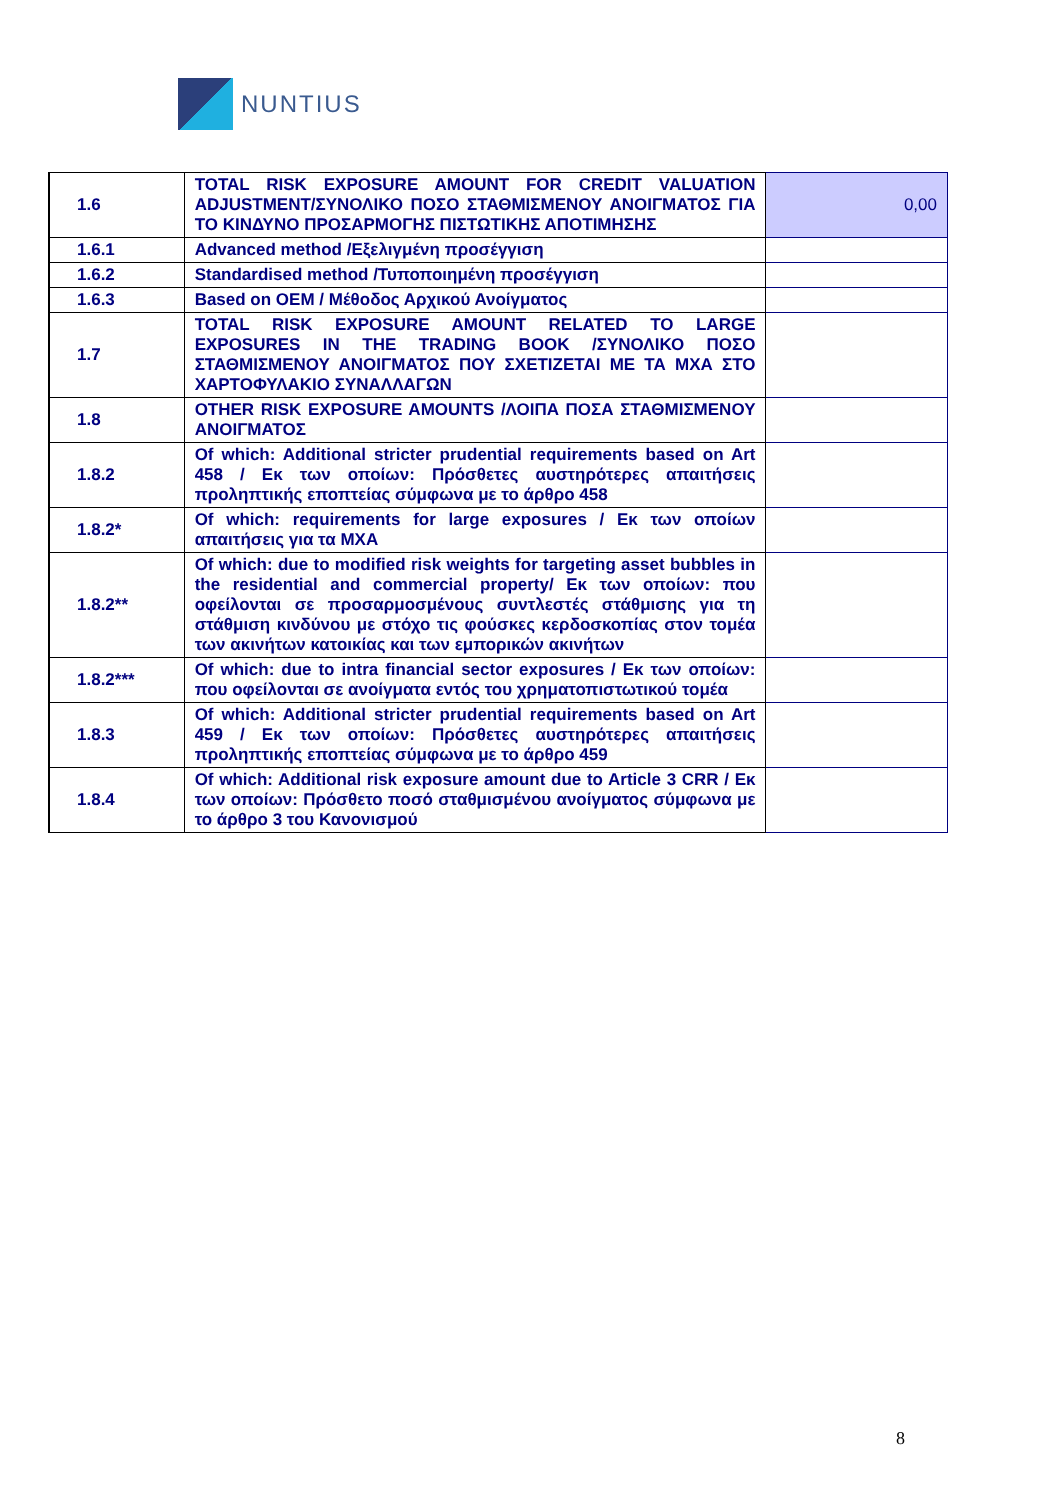NUNTIUS
| 1.6 | TOTAL RISK EXPOSURE AMOUNT FOR CREDIT VALUATION ADJUSTMENT/ΣΥΝΟΛΙΚΟ ΠΟΣΟ ΣΤΑΘΜΙΣΜΕΝΟΥ ΑΝΟΙΓΜΑΤΟΣ ΓΙΑ ΤΟ ΚΙΝΔΥΝΟ ΠΡΟΣΑΡΜΟΓΗΣ ΠΙΣΤΩΤΙΚΗΣ ΑΠΟΤΙΜΗΣΗΣ | 0,00 |
| 1.6.1 | Advanced method /Εξελιγμένη προσέγγιση | |
| 1.6.2 | Standardised method /Τυποποιημένη προσέγγιση | |
| 1.6.3 | Based on OEM / Μέθοδος Αρχικού Ανοίγματος | |
| 1.7 | TOTAL RISK EXPOSURE AMOUNT RELATED TO LARGE EXPOSURES IN THE TRADING BOOK /ΣΥΝΟΛΙΚΟ ΠΟΣΟ ΣΤΑΘΜΙΣΜΕΝΟΥ ΑΝΟΙΓΜΑΤΟΣ ΠΟΥ ΣΧΕΤΙΖΕΤΑΙ ΜΕ ΤΑ ΜΧΑ ΣΤΟ ΧΑΡΤΟΦΥΛΑΚΙΟ ΣΥΝΑΛΛΑΓΩΝ | |
| 1.8 | OTHER RISK EXPOSURE AMOUNTS /ΛΟΙΠΑ ΠΟΣΑ ΣΤΑΘΜΙΣΜΕΝΟΥ ΑΝΟΙΓΜΑΤΟΣ | |
| 1.8.2 | Of which: Additional stricter prudential requirements based on Art 458 / Εκ των οποίων: Πρόσθετες αυστηρότερες απαιτήσεις προληπτικής εποπτείας σύμφωνα με το άρθρο 458 | |
| 1.8.2* | Of which: requirements for large exposures / Εκ των οποίων απαιτήσεις για τα ΜΧΑ | |
| 1.8.2** | Of which: due to modified risk weights for targeting asset bubbles in the residential and commercial property/ Εκ των οποίων: που οφείλονται σε προσαρμοσμένους συντλεστές στάθμισης για τη στάθμιση κινδύνου με στόχο τις φούσκες κερδοσκοπίας στον τομέα των ακινήτων κατοικίας και των εμπορικών ακινήτων | |
| 1.8.2*** | Of which: due to intra financial sector exposures / Εκ των οποίων: που οφείλονται σε ανοίγματα εντός του χρηματοπιστωτικού τομέα | |
| 1.8.3 | Of which: Additional stricter prudential requirements based on Art 459 / Εκ των οποίων: Πρόσθετες αυστηρότερες απαιτήσεις προληπτικής εποπτείας σύμφωνα με το άρθρο 459 | |
| 1.8.4 | Of which: Additional risk exposure amount due to Article 3 CRR / Εκ των οποίων: Πρόσθετο ποσό σταθμισμένου ανοίγματος σύμφωνα με το άρθρο 3 του Κανονισμού | |
8